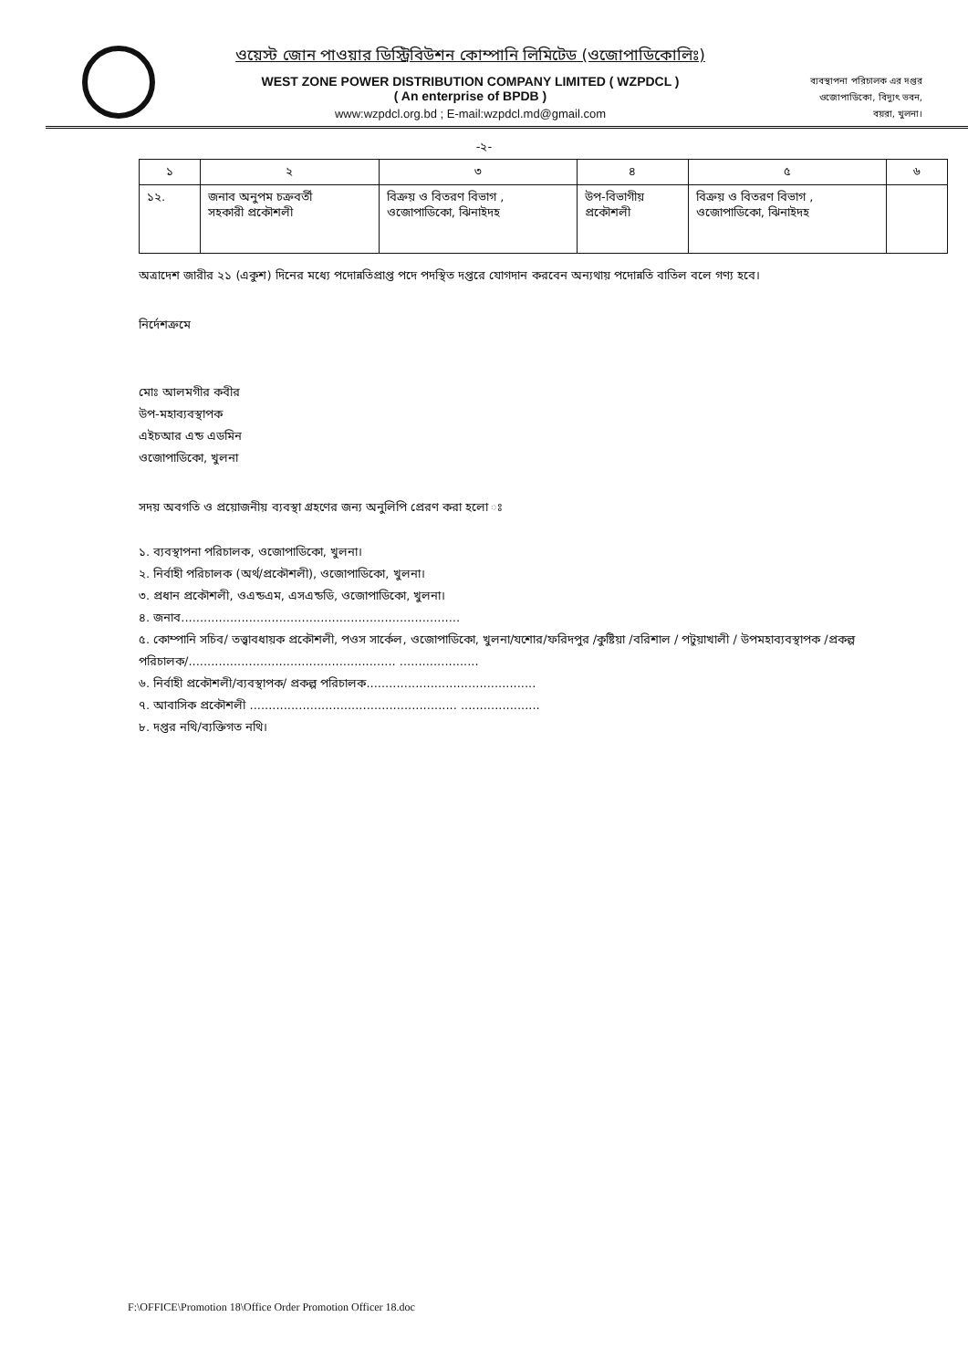ওয়েস্ট জোন পাওয়ার ডিস্ট্রিবিউশন কোম্পানি লিমিটেড (ওজোপাডিকোলিঃ)
WEST ZONE POWER DISTRIBUTION COMPANY LIMITED ( WZPDCL )
( An enterprise of BPDB )
www:wzpdcl.org.bd ; E-mail:wzpdcl.md@gmail.com
ব্যবস্থাপনা পরিচালক এর দপ্তর
ওজোপাডিকো, বিদ্যুৎ ভবন,
বয়রা, খুলনা।
-২-
| ১ | ২ | ৩ | ৪ | ৫ | ৬ |
| --- | --- | --- | --- | --- | --- |
| ১২. | জনাব অনুপম চক্রবর্তী সহকারী প্রকৌশলী | বিক্রয় ও বিতরণ বিভাগ , ওজোপাডিকো, ঝিনাইদহ | উপ-বিভাগীয় প্রকৌশলী | বিক্রয় ও বিতরণ বিভাগ , ওজোপাডিকো, ঝিনাইদহ | |
অত্রাদেশ জারীর ২১ (একুশ) দিনের মধ্যে পদোন্নতিপ্রাপ্ত পদে পদস্থিত দপ্তরে যোগদান করবেন অন্যথায় পদোন্নতি বাতিল বলে গণ্য হবে।
নির্দেশক্রমে
মোঃ আলমগীর কবীর
উপ-মহাব্যবস্থাপক
এইচআর এন্ড এডমিন
ওজোপাডিকো, খুলনা
সদয় অবগতি ও প্রয়োজনীয় ব্যবস্থা গ্রহণের জন্য অনুলিপি প্রেরণ করা হলো ঃ
১. ব্যবস্থাপনা পরিচালক, ওজোপাডিকো, খুলনা।
২. নির্বাহী পরিচালক (অর্থ/প্রকৌশলী), ওজোপাডিকো, খুলনা।
৩. প্রধান প্রকৌশলী, ওএন্ডএম, এসএন্ডডি, ওজোপাডিকো, খুলনা।
৪. জনাব..........................................................................
৫. কোম্পানি সচিব/ তত্ত্বাবধায়ক প্রকৌশলী, পওস সার্কেল, ওজোপাডিকো, খুলনা/যশোর/ফরিদপুর /কুষ্টিয়া /বরিশাল / পটুয়াখালী / উপমহাব্যবস্থাপক /প্রকল্প পরিচালক/....................................................... .....................
৬. নির্বাহী প্রকৌশলী/ব্যবস্থাপক/ প্রকল্প পরিচালক.............................................
৭. আবাসিক প্রকৌশলী ....................................................... .....................
৮. দপ্তর নথি/ব্যক্তিগত নথি।
F:\OFFICE\Promotion 18\Office Order Promotion Officer 18.doc